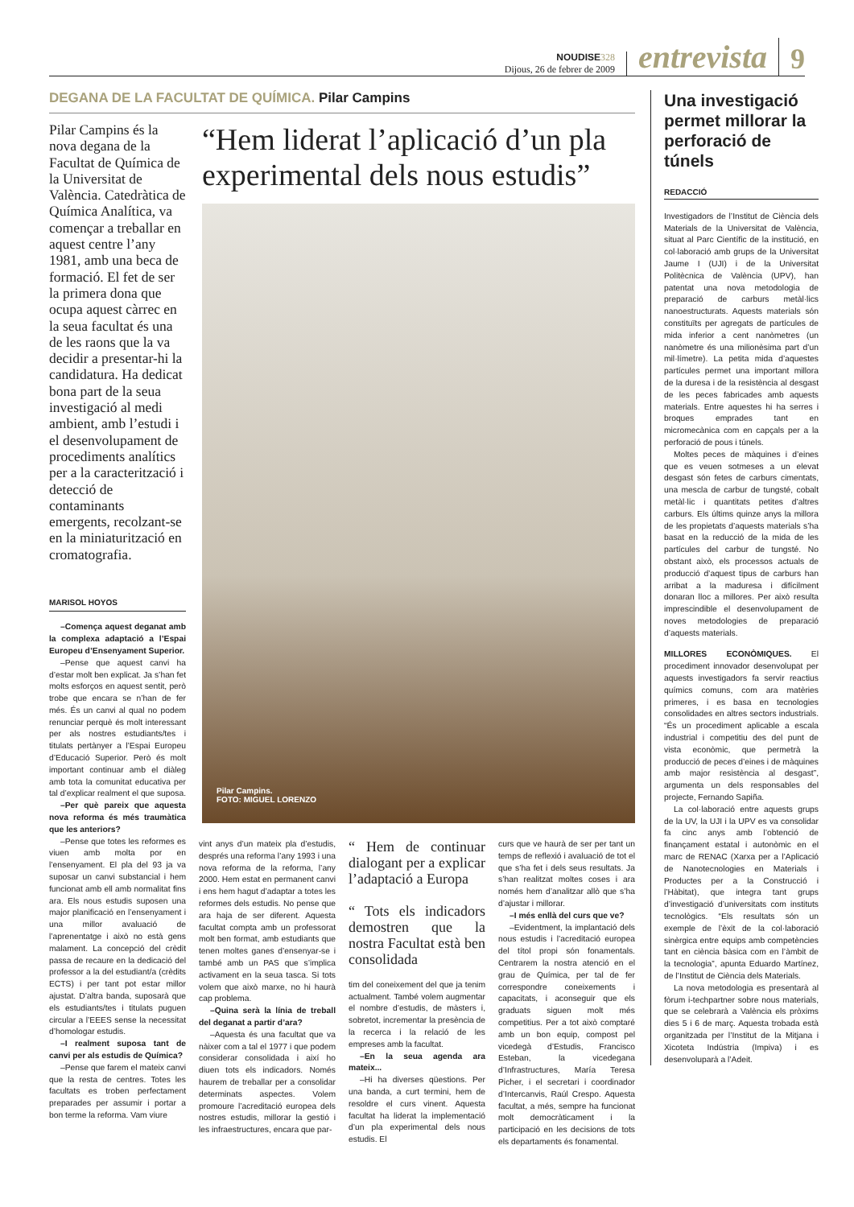NOUDISE 328
Dijous, 26 de febrer de 2009
entrevista
9
DEGANA DE LA FACULTAT DE QUÍMICA. Pilar Campins
Pilar Campins és la nova degana de la Facultat de Química de la Universitat de València. Catedràtica de Química Analítica, va començar a treballar en aquest centre l’any 1981, amb una beca de formació. El fet de ser la primera dona que ocupa aquest càrrec en la seua facultat és una de les raons que la va decidir a presentar-hi la candidatura. Ha dedicat bona part de la seua investigació al medi ambient, amb l’estudi i el desenvolupament de procediments analítics per a la caracterització i detecció de contaminants emergents, recolzant-se en la miniaturització en cromatografia.
MARISOL HOYOS
–Comença aquest deganat amb la complexa adaptació a l’Espai Europeu d’Ensenyament Superior.
–Pense que aquest canvi ha d’estar molt ben explicat. Ja s’han fet molts esforços en aquest sentit, però trobe que encara se n’han de fer més. És un canvi al qual no podem renunciar perquè és molt interessant per als nostres estudiants/tes i titulats pertànyer a l’Espai Europeu d’Educació Superior. Però és molt important continuar amb el diàleg amb tota la comunitat educativa per tal d’explicar realment el que suposa.
–Per què pareix que aquesta nova reforma és més traumàtica que les anteriors?
–Pense que totes les reformes es viuen amb molta por en l’ensenyament. El pla del 93 ja va suposar un canvi substancial i hem funcionat amb ell amb normalitat fins ara. Els nous estudis suposen una major planificació en l’ensenyament i una millor avaluació de l’aprenentatge i això no està gens malament. La concepció del crèdit passa de recaure en la dedicació del professor a la del estudiant/a (crèdits ECTS) i per tant pot estar millor ajustat. D’altra banda, suposarà que els estudiants/tes i titulats puguen circular a l’EEES sense la necessitat d’homologar estudis.
–I realment suposa tant de canvi per als estudis de Química?
–Pense que farem el mateix canvi que la resta de centres. Totes les facultats es troben perfectament preparades per assumir i portar a bon terme la reforma. Vam viure
“Hem liderat l’aplicació d’un pla experimental dels nous estudis”
Pilar Campins.
FOTO: MIGUEL LORENZO
vint anys d’un mateix pla d’estudis, després una reforma l’any 1993 i una nova reforma de la reforma, l’any 2000. Hem estat en permanent canvi i ens hem hagut d’adaptar a totes les reformes dels estudis. No pense que ara haja de ser diferent. Aquesta facultat compta amb un professorat molt ben format, amb estudiants que tenen moltes ganes d’ensenyar-se i també amb un PAS que s’implica activament en la seua tasca. Si tots volem que això marxe, no hi haurà cap problema.
–Quina serà la línia de treball del deganat a partir d’ara?
–Aquesta és una facultat que va nàixer com a tal el 1977 i que podem considerar consolidada i així ho diuen tots els indicadors. Només haurem de treballar per a consolidar determinats aspectes. Volem promoure l’acreditació europea dels nostres estudis, millorar la gestió i les infraestructures, encara que par-
“ Hem de continuar dialogant per a explicar l’adaptació a Europa
“ Tots els indicadors demostren que la nostra Facultat està ben consolidada
tim del coneixement del que ja tenim actualment. També volem augmentar el nombre d’estudis, de màsters i, sobretot, incrementar la presència de la recerca i la relació de les empreses amb la facultat.
–En la seua agenda ara mateix...
–Hi ha diverses qüestions. Per una banda, a curt termini, hem de resoldre el curs vinent. Aquesta facultat ha liderat la implementació d’un pla experimental dels nous estudis. El
curs que ve haurà de ser per tant un temps de reflexió i avaluació de tot el que s’ha fet i dels seus resultats. Ja s’han realitzat moltes coses i ara només hem d’analitzar allò que s’ha d’ajustar i millorar.
–I més enllà del curs que ve?
–Evidentment, la implantació dels nous estudis i l’acreditació europea del títol propi són fonamentals. Centrarem la nostra atenció en el grau de Química, per tal de fer correspondre coneixements i capacitats, i aconseguir que els graduats siguen molt més competitius. Per a tot això comptaré amb un bon equip, compost pel vicedegà d’Estudis, Francisco Esteban, la vicedegana d’Infrastructures, María Teresa Picher, i el secretari i coordinador d’Intercanvis, Raúl Crespo. Aquesta facultat, a més, sempre ha funcionat molt democràticament i la participació en les decisions de tots els departaments és fonamental.
Una investigació permet millorar la perforació de túnels
REDACCIÓ
Investigadors de l’Institut de Ciència dels Materials de la Universitat de València, situat al Parc Científic de la institució, en col·laboració amb grups de la Universitat Jaume I (UJI) i de la Universitat Politècnica de València (UPV), han patentat una nova metodologia de preparació de carburs metàl·lics nanoestructurats. Aquests materials són constituïts per agregats de partícules de mida inferior a cent nanòmetres (un nanòmetre és una milionèsima part d’un mil·límetre). La petita mida d’aquestes partícules permet una important millora de la duresa i de la resistència al desgast de les peces fabricades amb aquests materials. Entre aquestes hi ha serres i broques emprades tant en micromecànica com en capçals per a la perforació de pous i túnels.
Moltes peces de màquines i d’eines que es veuen sotmeses a un elevat desgast són fetes de carburs cimentats, una mescla de carbur de tungsté, cobalt metàl·lic i quantitats petites d’altres carburs. Els últims quinze anys la millora de les propietats d’aquests materials s’ha basat en la reducció de la mida de les partícules del carbur de tungsté. No obstant això, els processos actuals de producció d’aquest tipus de carburs han arribat a la maduresa i difícilment donaran lloc a millores. Per això resulta imprescindible el desenvolupament de noves metodologies de preparació d’aquests materials.
MILLORES ECONÒMIQUES. El procediment innovador desenvolupat per aquests investigadors fa servir reactius químics comuns, com ara matèries primeres, i es basa en tecnologies consolidades en altres sectors industrials. “És un procediment aplicable a escala industrial i competitiu des del punt de vista econòmic, que permetrà la producció de peces d’eines i de màquines amb major resistència al desgast”, argumenta un dels responsables del projecte, Fernando Sapiña.
La col·laboració entre aquests grups de la UV, la UJI i la UPV es va consolidar fa cinc anys amb l’obtenció de finançament estatal i autonòmic en el marc de RENAC (Xarxa per a l’Aplicació de Nanotecnologies en Materials i Productes per a la Construcció i l’Hàbitat), que integra tant grups d’investigació d’universitats com instituts tecnològics. “Els resultats són un exemple de l’èxit de la col·laboració sinèrgica entre equips amb competències tant en ciència bàsica com en l’àmbit de la tecnologia”, apunta Eduardo Martínez, de l’Institut de Ciència dels Materials.
La nova metodologia es presentarà al fòrum i-techpartner sobre nous materials, que se celebrarà a València els pròxims dies 5 i 6 de març. Aquesta trobada està organitzada per l’Institut de la Mitjana i Xicoteta Indústria (Impiva) i es desenvoluparà a l’Adeit.